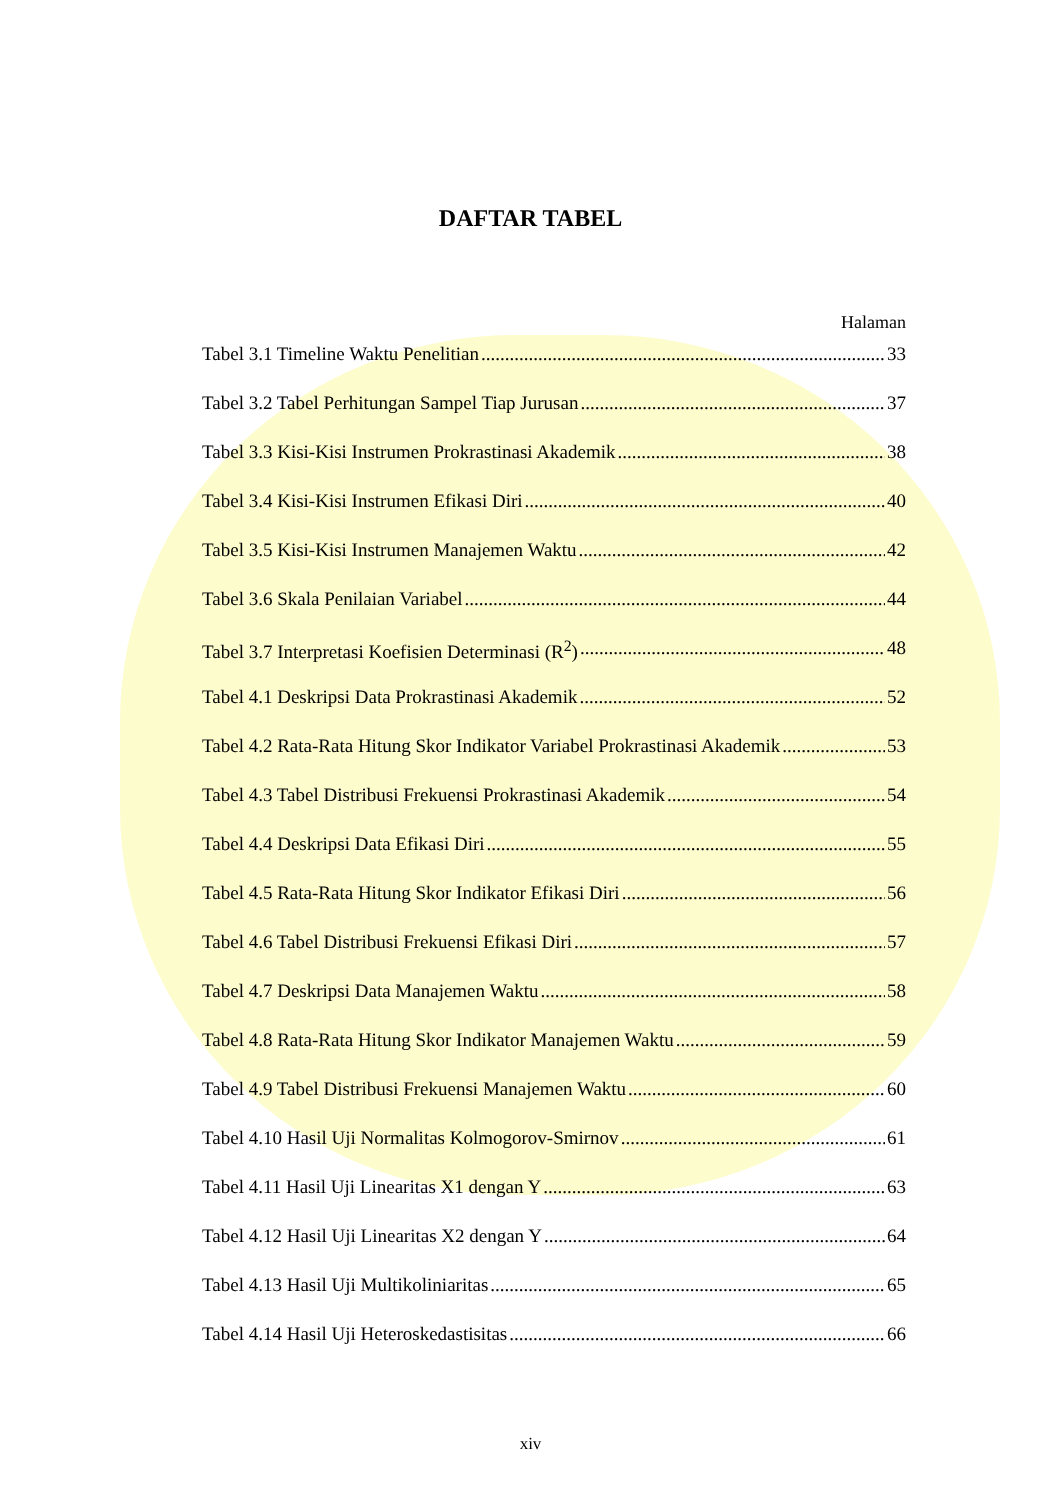DAFTAR TABEL
Halaman
Tabel 3.1 Timeline Waktu Penelitian 33
Tabel 3.2 Tabel Perhitungan Sampel Tiap Jurusan 37
Tabel 3.3 Kisi-Kisi Instrumen Prokrastinasi Akademik 38
Tabel 3.4 Kisi-Kisi Instrumen Efikasi Diri 40
Tabel 3.5 Kisi-Kisi Instrumen Manajemen Waktu 42
Tabel 3.6 Skala Penilaian Variabel 44
Tabel 3.7 Interpretasi Koefisien Determinasi (R<sup>2</sup>) 48
Tabel 4.1 Deskripsi Data Prokrastinasi Akademik 52
Tabel 4.2 Rata-Rata Hitung Skor Indikator Variabel Prokrastinasi Akademik 53
Tabel 4.3 Tabel Distribusi Frekuensi Prokrastinasi Akademik 54
Tabel 4.4 Deskripsi Data Efikasi Diri 55
Tabel 4.5 Rata-Rata Hitung Skor Indikator Efikasi Diri 56
Tabel 4.6 Tabel Distribusi Frekuensi Efikasi Diri 57
Tabel 4.7 Deskripsi Data Manajemen Waktu 58
Tabel 4.8 Rata-Rata Hitung Skor Indikator Manajemen Waktu 59
Tabel 4.9 Tabel Distribusi Frekuensi Manajemen Waktu 60
Tabel 4.10 Hasil Uji Normalitas Kolmogorov-Smirnov 61
Tabel 4.11 Hasil Uji Linearitas X1 dengan Y 63
Tabel 4.12 Hasil Uji Linearitas X2 dengan Y 64
Tabel 4.13 Hasil Uji Multikoliniaritas 65
Tabel 4.14 Hasil Uji Heteroskedastisitas 66
xiv